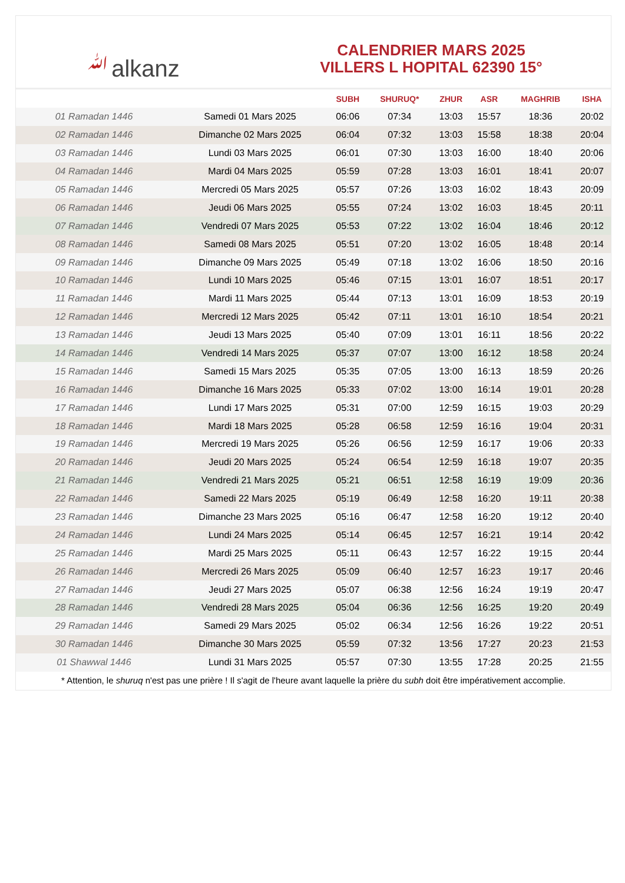ﷲalkanz
CALENDRIER MARS 2025
VILLERS L HOPITAL 62390 15°
| | | SUBH | SHURUQ* | ZHUR | ASR | MAGHRIB | ISHA |
| --- | --- | --- | --- | --- | --- | --- | --- |
| 01 Ramadan 1446 | Samedi 01 Mars 2025 | 06:06 | 07:34 | 13:03 | 15:57 | 18:36 | 20:02 |
| 02 Ramadan 1446 | Dimanche 02 Mars 2025 | 06:04 | 07:32 | 13:03 | 15:58 | 18:38 | 20:04 |
| 03 Ramadan 1446 | Lundi 03 Mars 2025 | 06:01 | 07:30 | 13:03 | 16:00 | 18:40 | 20:06 |
| 04 Ramadan 1446 | Mardi 04 Mars 2025 | 05:59 | 07:28 | 13:03 | 16:01 | 18:41 | 20:07 |
| 05 Ramadan 1446 | Mercredi 05 Mars 2025 | 05:57 | 07:26 | 13:03 | 16:02 | 18:43 | 20:09 |
| 06 Ramadan 1446 | Jeudi 06 Mars 2025 | 05:55 | 07:24 | 13:02 | 16:03 | 18:45 | 20:11 |
| 07 Ramadan 1446 | Vendredi 07 Mars 2025 | 05:53 | 07:22 | 13:02 | 16:04 | 18:46 | 20:12 |
| 08 Ramadan 1446 | Samedi 08 Mars 2025 | 05:51 | 07:20 | 13:02 | 16:05 | 18:48 | 20:14 |
| 09 Ramadan 1446 | Dimanche 09 Mars 2025 | 05:49 | 07:18 | 13:02 | 16:06 | 18:50 | 20:16 |
| 10 Ramadan 1446 | Lundi 10 Mars 2025 | 05:46 | 07:15 | 13:01 | 16:07 | 18:51 | 20:17 |
| 11 Ramadan 1446 | Mardi 11 Mars 2025 | 05:44 | 07:13 | 13:01 | 16:09 | 18:53 | 20:19 |
| 12 Ramadan 1446 | Mercredi 12 Mars 2025 | 05:42 | 07:11 | 13:01 | 16:10 | 18:54 | 20:21 |
| 13 Ramadan 1446 | Jeudi 13 Mars 2025 | 05:40 | 07:09 | 13:01 | 16:11 | 18:56 | 20:22 |
| 14 Ramadan 1446 | Vendredi 14 Mars 2025 | 05:37 | 07:07 | 13:00 | 16:12 | 18:58 | 20:24 |
| 15 Ramadan 1446 | Samedi 15 Mars 2025 | 05:35 | 07:05 | 13:00 | 16:13 | 18:59 | 20:26 |
| 16 Ramadan 1446 | Dimanche 16 Mars 2025 | 05:33 | 07:02 | 13:00 | 16:14 | 19:01 | 20:28 |
| 17 Ramadan 1446 | Lundi 17 Mars 2025 | 05:31 | 07:00 | 12:59 | 16:15 | 19:03 | 20:29 |
| 18 Ramadan 1446 | Mardi 18 Mars 2025 | 05:28 | 06:58 | 12:59 | 16:16 | 19:04 | 20:31 |
| 19 Ramadan 1446 | Mercredi 19 Mars 2025 | 05:26 | 06:56 | 12:59 | 16:17 | 19:06 | 20:33 |
| 20 Ramadan 1446 | Jeudi 20 Mars 2025 | 05:24 | 06:54 | 12:59 | 16:18 | 19:07 | 20:35 |
| 21 Ramadan 1446 | Vendredi 21 Mars 2025 | 05:21 | 06:51 | 12:58 | 16:19 | 19:09 | 20:36 |
| 22 Ramadan 1446 | Samedi 22 Mars 2025 | 05:19 | 06:49 | 12:58 | 16:20 | 19:11 | 20:38 |
| 23 Ramadan 1446 | Dimanche 23 Mars 2025 | 05:16 | 06:47 | 12:58 | 16:20 | 19:12 | 20:40 |
| 24 Ramadan 1446 | Lundi 24 Mars 2025 | 05:14 | 06:45 | 12:57 | 16:21 | 19:14 | 20:42 |
| 25 Ramadan 1446 | Mardi 25 Mars 2025 | 05:11 | 06:43 | 12:57 | 16:22 | 19:15 | 20:44 |
| 26 Ramadan 1446 | Mercredi 26 Mars 2025 | 05:09 | 06:40 | 12:57 | 16:23 | 19:17 | 20:46 |
| 27 Ramadan 1446 | Jeudi 27 Mars 2025 | 05:07 | 06:38 | 12:56 | 16:24 | 19:19 | 20:47 |
| 28 Ramadan 1446 | Vendredi 28 Mars 2025 | 05:04 | 06:36 | 12:56 | 16:25 | 19:20 | 20:49 |
| 29 Ramadan 1446 | Samedi 29 Mars 2025 | 05:02 | 06:34 | 12:56 | 16:26 | 19:22 | 20:51 |
| 30 Ramadan 1446 | Dimanche 30 Mars 2025 | 05:59 | 07:32 | 13:56 | 17:27 | 20:23 | 21:53 |
| 01 Shawwal 1446 | Lundi 31 Mars 2025 | 05:57 | 07:30 | 13:55 | 17:28 | 20:25 | 21:55 |
* Attention, le shuruq n'est pas une prière ! Il s'agit de l'heure avant laquelle la prière du subh doit être impérativement accomplie.